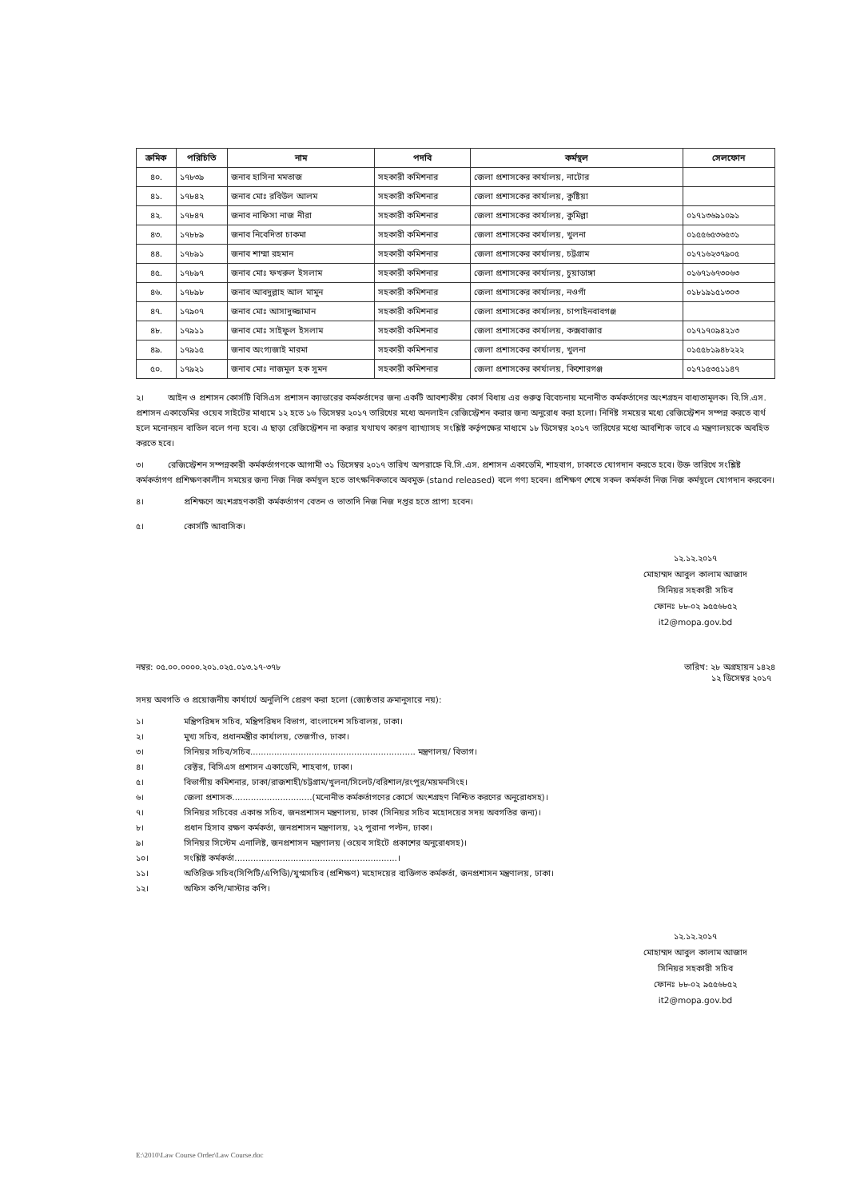| ক্রমিক | পরিচিতি | নাম | পদবি | কর্মস্থল | সেলফোন |
| --- | --- | --- | --- | --- | --- |
| ৪০. | ১৭৮৩৯ | জনাব হাসিনা মমতাজ | সহকারী কমিশনার | জেলা প্রশাসকের কার্যালয়, নাটোর | |
| ৪১. | ১৭৮৪২ | জনাব মোঃ রবিউল আলম | সহকারী কমিশনার | জেলা প্রশাসকের কার্যালয়, কুষ্টিয়া | |
| ৪২. | ১৭৮৪৭ | জনাব নাফিসা নাজ নীরা | সহকারী কমিশনার | জেলা প্রশাসকের কার্যালয়, কুমিল্লা | ০১৭১৩৬৯১০৯১ |
| ৪৩. | ১৭৮৮৯ | জনাব নিবেদিতা চাকমা | সহকারী কমিশনার | জেলা প্রশাসকের কার্যালয়, খুলনা | ০১৫৫৬৫৩৬৫৩১ |
| ৪৪. | ১৭৮৯১ | জনাব শাম্মা রহমান | সহকারী কমিশনার | জেলা প্রশাসকের কার্যালয়, চট্টগ্রাম | ০১৭১৬২৩৭৯০৫ |
| ৪৫. | ১৭৮৯৭ | জনাব মোঃ ফখরুল ইসলাম | সহকারী কমিশনার | জেলা প্রশাসকের কার্যালয়, চুয়াডাঙ্গা | ০১৬৭১৬৭৩০৬৩ |
| ৪৬. | ১৭৮৯৮ | জনাব আবদুল্লাহ আল মামুন | সহকারী কমিশনার | জেলা প্রশাসকের কার্যালয়, নওগাঁ | ০১৮১৯১৫১৩০৩ |
| ৪৭. | ১৭৯০৭ | জনাব মোঃ আসাদুজ্জামান | সহকারী কমিশনার | জেলা প্রশাসকের কার্যালয়, চাপাইনবাবগঞ্জ | |
| ৪৮. | ১৭৯১১ | জনাব মোঃ সাইফুল ইসলাম | সহকারী কমিশনার | জেলা প্রশাসকের কার্যালয়, কক্সবাজার | ০১৭১৭০৯৪২১৩ |
| ৪৯. | ১৭৯১৫ | জনাব অংগ্যজাই মারমা | সহকারী কমিশনার | জেলা প্রশাসকের কার্যালয়, খুলনা | ০১৫৫৮১৯৪৮২২২ |
| ৫০. | ১৭৯২১ | জনাব মোঃ নাজমুল হক সুমন | সহকারী কমিশনার | জেলা প্রশাসকের কার্যালয়, কিশোরগঞ্জ | ০১৭১৫৩৫১১৪৭ |
২। আইন ও প্রশাসন কোর্সটি বিসিএস প্রশাসন ক্যাডারের কর্মকর্তাদের জন্য একটি আবশ্যকীয় কোর্স বিধায় এর গুরুত্ব বিবেচনায় মনোনীত কর্মকর্তাদের অংশগ্রহন বাধ্যতামূলক। বি.সি.এস. প্রশাসন একাডেমির ওয়েব সাইটের মাধ্যমে ১২ হতে ১৬ ডিসেম্বর ২০১৭ তারিখের মধ্যে অনলাইন রেজিস্ট্রেশন করার জন্য অনুরোধ করা হলো। নির্দিষ্ট সময়ের মধ্যে রেজিস্ট্রেশন সম্পন্ন করতে ব্যর্থ হলে মনোনয়ন বাতিল বলে গন্য হবে। এ ছাড়া রেজিস্ট্রেশন না করার যথাযথ কারণ ব্যাখ্যাসহ সংশ্লিষ্ট কর্তৃপক্ষের মাধ্যমে ১৮ ডিসেম্বর ২০১৭ তারিখের মধ্যে আবশ্যিক ভাবে এ মন্ত্রণালয়কে অবহিত করতে হবে।
৩। রেজিস্ট্রেশন সম্পন্নকারী কর্মকর্তাগণকে আগামী ৩১ ডিসেম্বর ২০১৭ তারিখ অপরাহ্নে বি.সি.এস. প্রশাসন একাডেমি, শাহবাগ, ঢাকাতে যোগদান করতে হবে। উক্ত তারিখে সংশ্লিষ্ট কর্মকর্তাগণ প্রশিক্ষণকালীন সময়ের জন্য নিজ নিজ কর্মস্থল হতে তাৎক্ষনিকভাবে অবমুক্ত (stand released) বলে গণ্য হবেন। প্রশিক্ষণ শেষে সকল কর্মকর্তা নিজ নিজ কর্মস্থলে যোগদান করবেন।
৪। প্রশিক্ষণে অংশগ্রহণকারী কর্মকর্তাগণ বেতন ও ভাতাদি নিজ নিজ দপ্তর হতে প্রাপ্য হবেন।
৫। কোর্সটি আবাসিক।
১২.১২.২০১৭
মোহাম্মদ আবুল কালাম আজাদ
সিনিয়র সহকারী সচিব
ফোনঃ ৮৮-০২ ৯৫৫৬৮৫২
it2@mopa.gov.bd
নম্বর: ০৫.০০.০০০০.২০১.০২৫.০১৩.১৭-৩৭৮ তারিখ: ২৮ অগ্রহায়ন ১৪২৪
১২ ডিসেম্বর ২০১৭
সদয় অবগতি ও প্রয়োজনীয় কার্যার্থে অনুলিপি প্রেরণ করা হলো (জ্যেষ্ঠতার ক্রমানুসারে নয়):
১। মন্ত্রিপরিষদ সচিব, মন্ত্রিপরিষদ বিভাগ, বাংলাদেশ সচিবালয়, ঢাকা।
২। মুখ্য সচিব, প্রধানমন্ত্রীর কার্যালয়, তেজগাঁও, ঢাকা।
৩। সিনিয়র সচিব/সচিব.............................................................. মন্ত্রণালয়/ বিভাগ।
৪। রেক্টর, বিসিএস প্রশাসন একাডেমি, শাহবাগ, ঢাকা।
৫। বিভাগীয় কমিশনার, ঢাকা/রাজশাহী/চট্টগ্রাম/খুলনা/সিলেট/বরিশাল/রংপুর/ময়মনসিংহ।
৬। জেলা প্রশাসক..............................(মনোনীত কর্মকর্তাগণের কোর্সে অংশগ্রহণ নিশ্চিত করণের অনুরোধসহ)।
৭। সিনিয়র সচিবের একান্ত সচিব, জনপ্রশাসন মন্ত্রণালয়, ঢাকা (সিনিয়র সচিব মহোদয়ের সদয় অবগতির জন্য)।
৮। প্রধান হিসাব রক্ষণ কর্মকর্তা, জনপ্রশাসন মন্ত্রণালয়, ২২ পুরানা পল্টন, ঢাকা।
৯। সিনিয়র সিস্টেম এনালিষ্ট, জনপ্রশাসন মন্ত্রণালয় (ওয়েব সাইটে প্রকাশের অনুরোধসহ)।
১০। সংশ্লিষ্ট কর্মকর্তা.............................................................।
১১। অতিরিক্ত সচিব(সিপিটি/এপিডি)/যুগ্মসচিব (প্রশিক্ষণ) মহোদয়ের ব্যক্তিগত কর্মকর্তা, জনপ্রশাসন মন্ত্রণালয়, ঢাকা।
১২। অফিস কপি/মাস্টার কপি।
১২.১২.২০১৭
মোহাম্মদ আবুল কালাম আজাদ
সিনিয়র সহকারী সচিব
ফোনঃ ৮৮-০২ ৯৫৫৬৮৫২
it2@mopa.gov.bd
E:\2010\Law Course Order\Law Course.doc